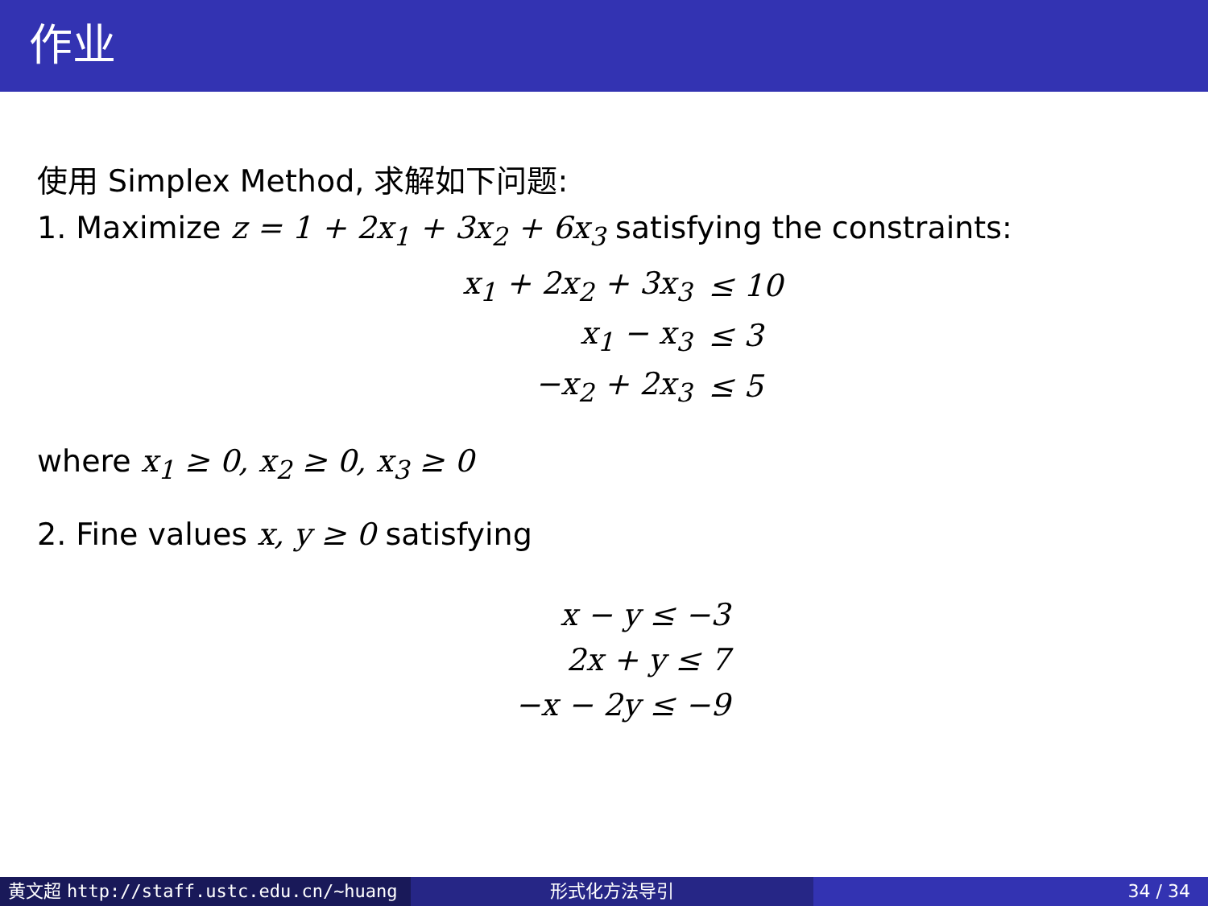作业
使用 Simplex Method, 求解如下问题:
1. Maximize z = 1 + 2x<sub>1</sub> + 3x<sub>2</sub> + 6x<sub>3</sub> satisfying the constraints:
| x<sub>1</sub> + 2x<sub>2</sub> + 3x<sub>3</sub> | ≤ 10 |
| x<sub>1</sub> − x<sub>3</sub> | ≤ 3 |
| −x<sub>2</sub> + 2x<sub>3</sub> | ≤ 5 |
where x<sub>1</sub> ≥ 0, x<sub>2</sub> ≥ 0, x<sub>3</sub> ≥ 0
2. Fine values x, y ≥ 0 satisfying
| x − y ≤ −3 |
| 2x + y ≤ 7 |
| −x − 2y ≤ −9 |
黄文超 http://staff.ustc.edu.cn/~huang 形式化方法导引 34 / 34